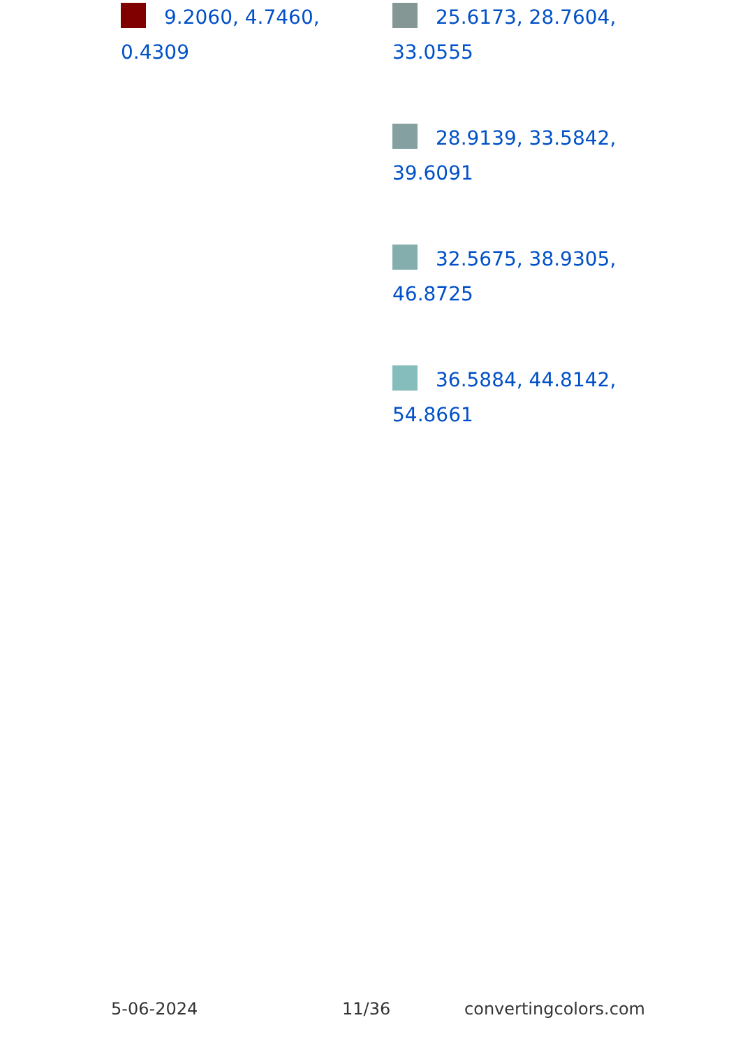9.2060, 4.7460, 0.4309
25.6173, 28.7604, 33.0555
28.9139, 33.5842, 39.6091
32.5675, 38.9305, 46.8725
36.5884, 44.8142, 54.8661
5-06-2024 11/36 convertingcolors.com